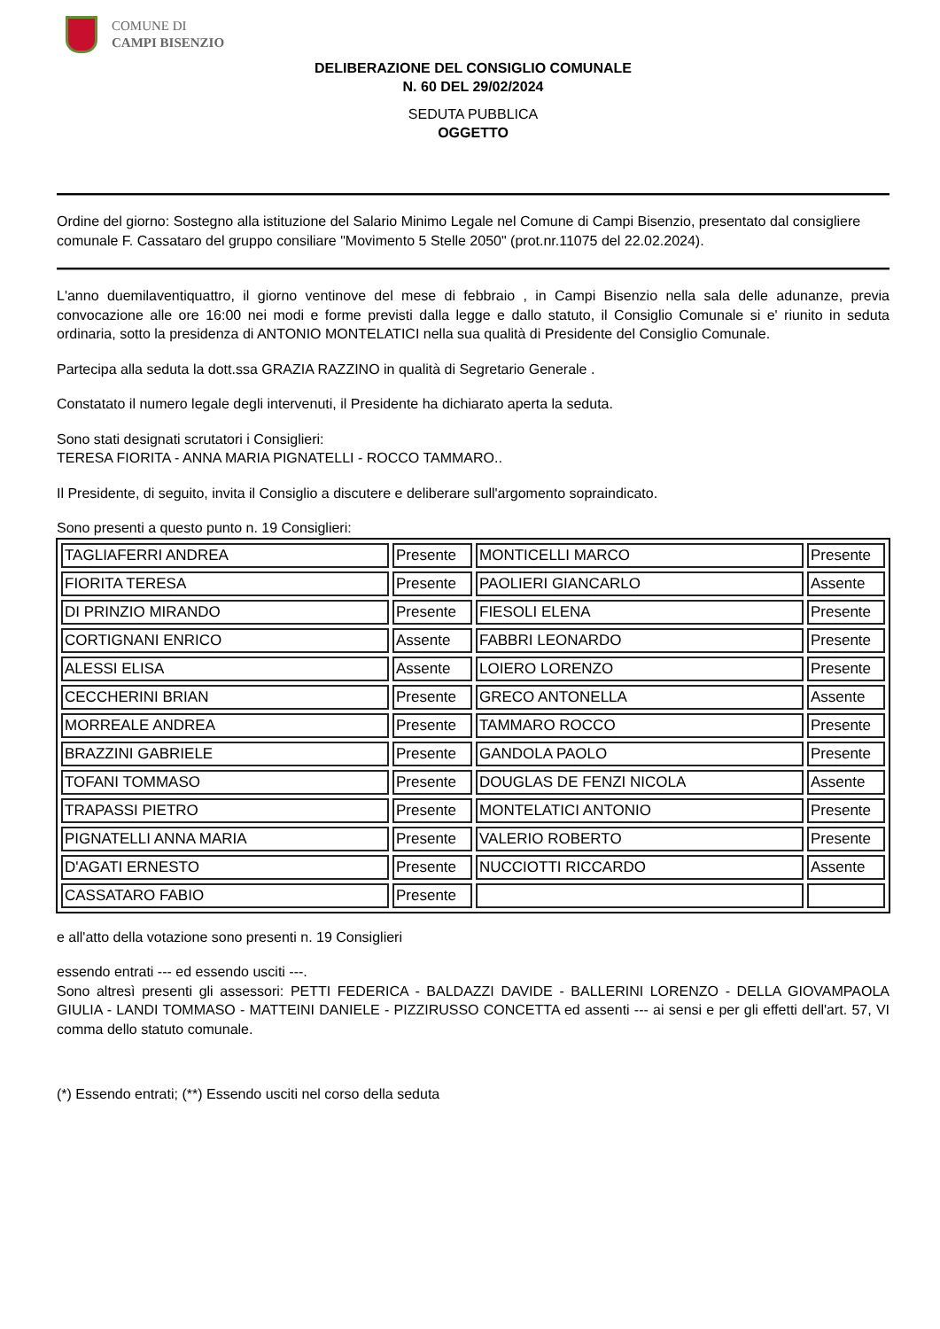COMUNE DI
CAMPI BISENZIO
DELIBERAZIONE DEL CONSIGLIO COMUNALE
N. 60 DEL 29/02/2024
SEDUTA PUBBLICA
OGGETTO
Ordine del giorno: Sostegno alla istituzione del Salario Minimo Legale nel Comune di Campi Bisenzio, presentato dal consigliere comunale F. Cassataro del gruppo consiliare "Movimento 5 Stelle 2050" (prot.nr.11075 del 22.02.2024).
L'anno duemilaventiquattro, il giorno ventinove del mese di febbraio , in Campi Bisenzio nella sala delle adunanze, previa convocazione alle ore 16:00 nei modi e forme previsti dalla legge e dallo statuto, il Consiglio Comunale si e' riunito in seduta ordinaria, sotto la presidenza di ANTONIO MONTELATICI nella sua qualità di Presidente del Consiglio Comunale.
Partecipa alla seduta la dott.ssa GRAZIA RAZZINO in qualità di Segretario Generale .
Constatato il numero legale degli intervenuti, il Presidente ha dichiarato aperta la seduta.
Sono stati designati scrutatori i Consiglieri:
TERESA FIORITA - ANNA MARIA PIGNATELLI - ROCCO TAMMARO..
Il Presidente, di seguito, invita il Consiglio a discutere e deliberare sull'argomento sopraindicato.
Sono presenti a questo punto n. 19 Consiglieri:
| TAGLIAFERRI ANDREA | Presente | MONTICELLI MARCO | Presente |
| FIORITA TERESA | Presente | PAOLIERI GIANCARLO | Assente |
| DI PRINZIO MIRANDO | Presente | FIESOLI ELENA | Presente |
| CORTIGNANI ENRICO | Assente | FABBRI LEONARDO | Presente |
| ALESSI ELISA | Assente | LOIERO LORENZO | Presente |
| CECCHERINI BRIAN | Presente | GRECO ANTONELLA | Assente |
| MORREALE ANDREA | Presente | TAMMARO ROCCO | Presente |
| BRAZZINI GABRIELE | Presente | GANDOLA PAOLO | Presente |
| TOFANI TOMMASO | Presente | DOUGLAS DE FENZI NICOLA | Assente |
| TRAPASSI PIETRO | Presente | MONTELATICI ANTONIO | Presente |
| PIGNATELLI ANNA MARIA | Presente | VALERIO ROBERTO | Presente |
| D'AGATI ERNESTO | Presente | NUCCIOTTI RICCARDO | Assente |
| CASSATARO FABIO | Presente | | |
e all'atto della votazione sono presenti n. 19 Consiglieri
essendo entrati --- ed essendo usciti ---.
Sono altresì presenti gli assessori: PETTI FEDERICA - BALDAZZI DAVIDE - BALLERINI LORENZO - DELLA GIOVAMPAOLA GIULIA - LANDI TOMMASO - MATTEINI DANIELE - PIZZIRUSSO CONCETTA ed assenti --- ai sensi e per gli effetti dell'art. 57, VI comma dello statuto comunale.
(*) Essendo entrati; (**) Essendo usciti nel corso della seduta